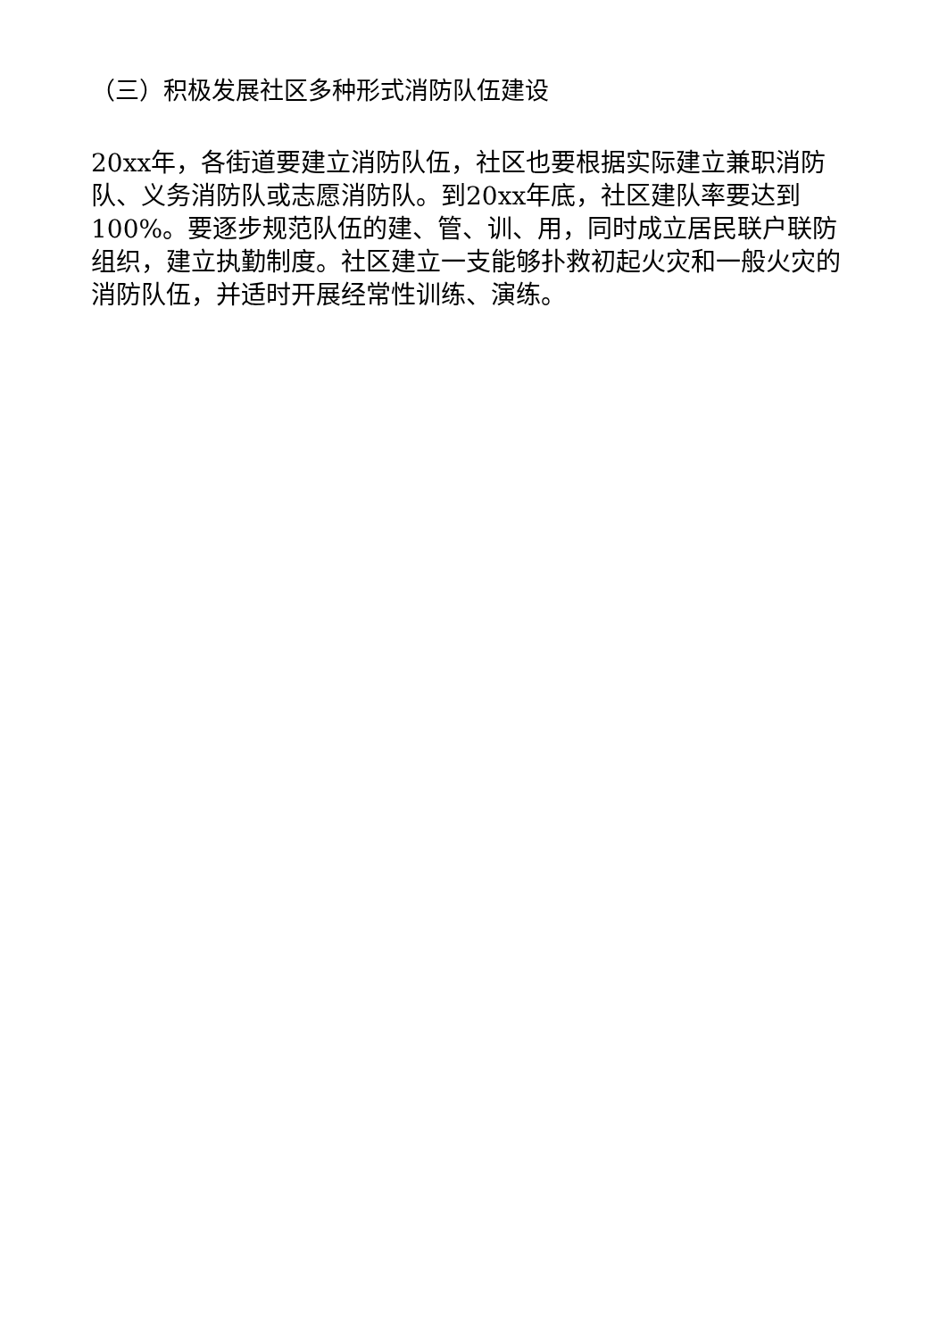（三）积极发展社区多种形式消防队伍建设
20xx年，各街道要建立消防队伍，社区也要根据实际建立兼职消防队、义务消防队或志愿消防队。到20xx年底，社区建队率要达到100%。要逐步规范队伍的建、管、训、用，同时成立居民联户联防组织，建立执勤制度。社区建立一支能够扑救初起火灾和一般火灾的消防队伍，并适时开展经常性训练、演练。